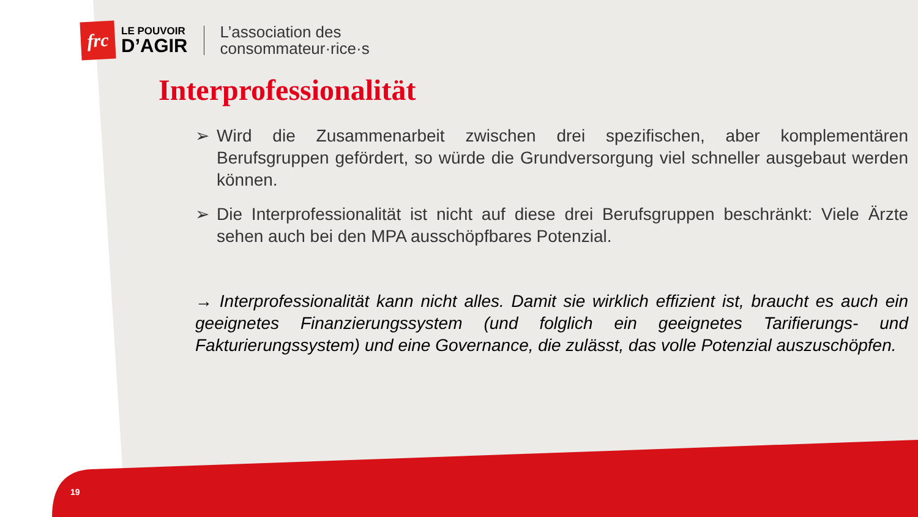frc
LE POUVOIR
D’AGIR
L’association des
consommateur·rice·s
Interprofessionalität
➢ Wird die Zusammenarbeit zwischen drei spezifischen, aber komplementären Berufsgruppen gefördert, so würde die Grundversorgung viel schneller ausgebaut werden können.
➢ Die Interprofessionalität ist nicht auf diese drei Berufsgruppen beschränkt: Viele Ärzte sehen auch bei den MPA ausschöpfbares Potenzial.
→ Interprofessionalität kann nicht alles. Damit sie wirklich effizient ist, braucht es auch ein geeignetes Finanzierungssystem (und folglich ein geeignetes Tarifierungs- und Fakturierungssystem) und eine Governance, die zulässt, das volle Potenzial auszuschöpfen.
19